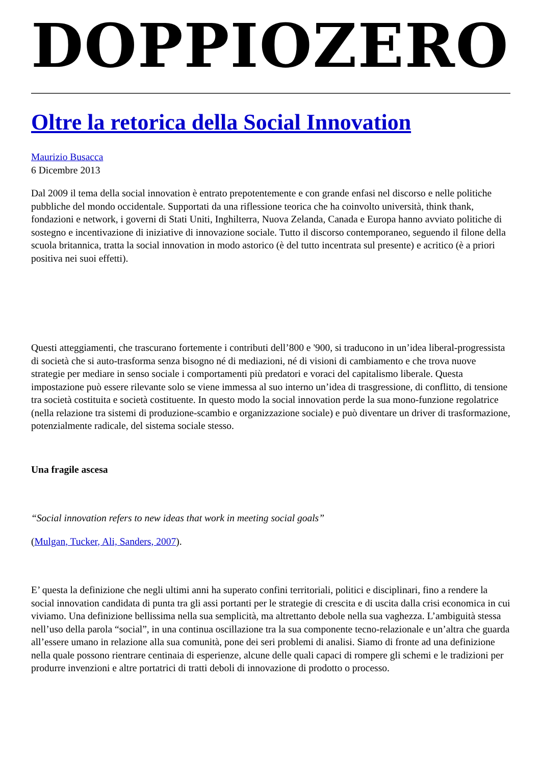DOPPIOZERO
Oltre la retorica della Social Innovation
Maurizio Busacca
6 Dicembre 2013
Dal 2009 il tema della social innovation è entrato prepotentemente e con grande enfasi nel discorso e nelle politiche pubbliche del mondo occidentale. Supportati da una riflessione teorica che ha coinvolto università, think thank, fondazioni e network, i governi di Stati Uniti, Inghilterra, Nuova Zelanda, Canada e Europa hanno avviato politiche di sostegno e incentivazione di iniziative di innovazione sociale. Tutto il discorso contemporaneo, seguendo il filone della scuola britannica, tratta la social innovation in modo astorico (è del tutto incentrata sul presente) e acritico (è a priori positiva nei suoi effetti).
Questi atteggiamenti, che trascurano fortemente i contributi dell’800 e '900, si traducono in un’idea liberal-progressista di società che si auto-trasforma senza bisogno né di mediazioni, né di visioni di cambiamento e che trova nuove strategie per mediare in senso sociale i comportamenti più predatori e voraci del capitalismo liberale. Questa impostazione può essere rilevante solo se viene immessa al suo interno un’idea di trasgressione, di conflitto, di tensione tra società costituita e società costituente. In questo modo la social innovation perde la sua mono-funzione regolatrice (nella relazione tra sistemi di produzione-scambio e organizzazione sociale) e può diventare un driver di trasformazione, potenzialmente radicale, del sistema sociale stesso.
Una fragile ascesa
“Social innovation refers to new ideas that work in meeting social goals”
(Mulgan, Tucker, Ali, Sanders, 2007).
E’ questa la definizione che negli ultimi anni ha superato confini territoriali, politici e disciplinari, fino a rendere la social innovation candidata di punta tra gli assi portanti per le strategie di crescita e di uscita dalla crisi economica in cui viviamo. Una definizione bellissima nella sua semplicità, ma altrettanto debole nella sua vaghezza. L’ambiguità stessa nell’uso della parola “social”, in una continua oscillazione tra la sua componente tecno-relazionale e un’altra che guarda all’essere umano in relazione alla sua comunità, pone dei seri problemi di analisi. Siamo di fronte ad una definizione nella quale possono rientrare centinaia di esperienze, alcune delle quali capaci di rompere gli schemi e le tradizioni per produrre invenzioni e altre portatrici di tratti deboli di innovazione di prodotto o processo.